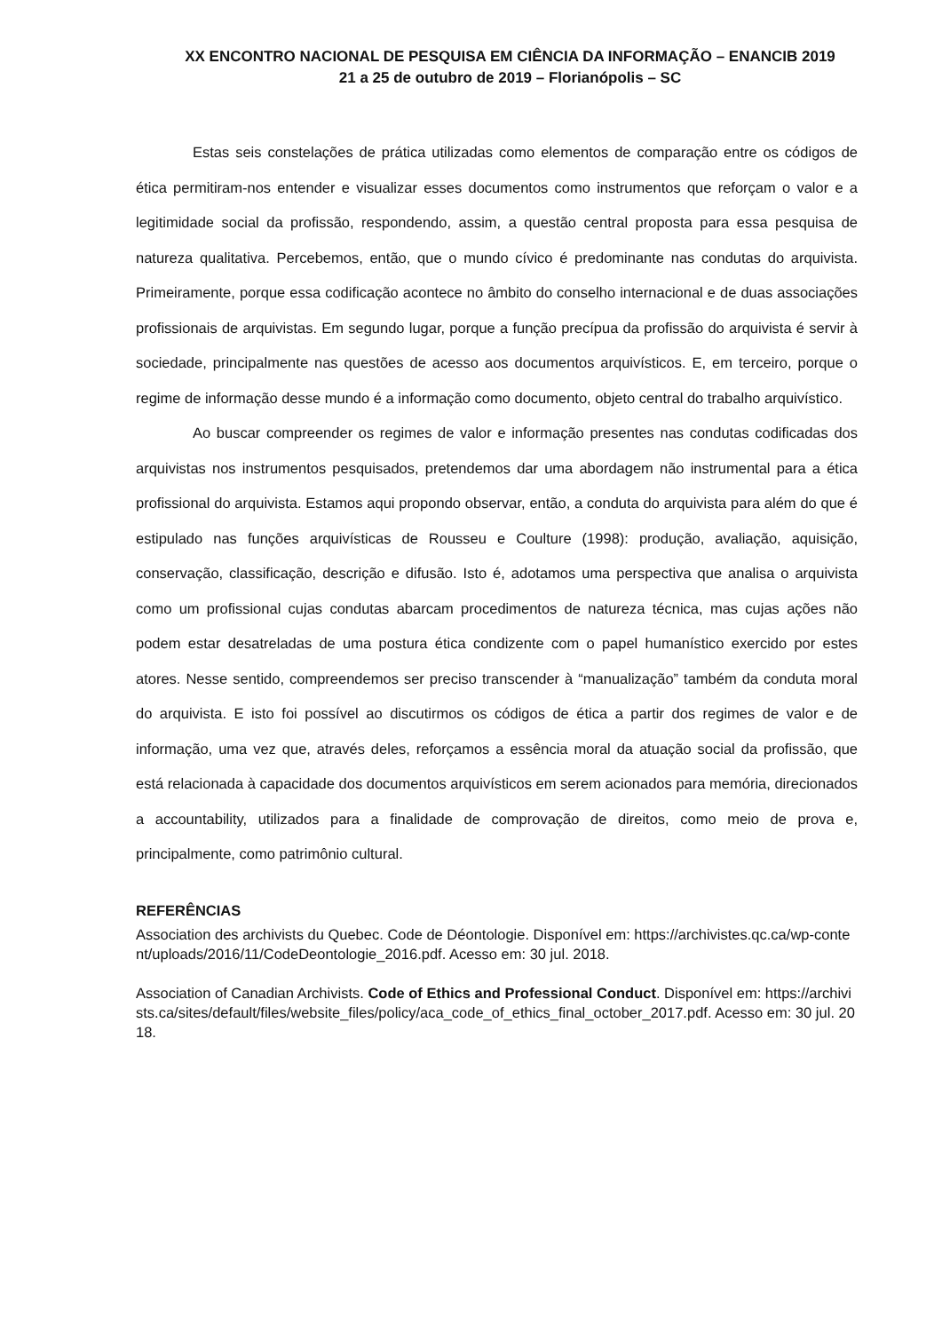XX ENCONTRO NACIONAL DE PESQUISA EM CIÊNCIA DA INFORMAÇÃO – ENANCIB 2019
21 a 25 de outubro de 2019 – Florianópolis – SC
Estas seis constelações de prática utilizadas como elementos de comparação entre os códigos de ética permitiram-nos entender e visualizar esses documentos como instrumentos que reforçam o valor e a legitimidade social da profissão, respondendo, assim, a questão central proposta para essa pesquisa de natureza qualitativa. Percebemos, então, que o mundo cívico é predominante nas condutas do arquivista. Primeiramente, porque essa codificação acontece no âmbito do conselho internacional e de duas associações profissionais de arquivistas. Em segundo lugar, porque a função precípua da profissão do arquivista é servir à sociedade, principalmente nas questões de acesso aos documentos arquivísticos. E, em terceiro, porque o regime de informação desse mundo é a informação como documento, objeto central do trabalho arquivístico.
Ao buscar compreender os regimes de valor e informação presentes nas condutas codificadas dos arquivistas nos instrumentos pesquisados, pretendemos dar uma abordagem não instrumental para a ética profissional do arquivista. Estamos aqui propondo observar, então, a conduta do arquivista para além do que é estipulado nas funções arquivísticas de Rousseu e Coulture (1998): produção, avaliação, aquisição, conservação, classificação, descrição e difusão. Isto é, adotamos uma perspectiva que analisa o arquivista como um profissional cujas condutas abarcam procedimentos de natureza técnica, mas cujas ações não podem estar desatreladas de uma postura ética condizente com o papel humanístico exercido por estes atores. Nesse sentido, compreendemos ser preciso transcender à “manualização” também da conduta moral do arquivista. E isto foi possível ao discutirmos os códigos de ética a partir dos regimes de valor e de informação, uma vez que, através deles, reforçamos a essência moral da atuação social da profissão, que está relacionada à capacidade dos documentos arquivísticos em serem acionados para memória, direcionados a accountability, utilizados para a finalidade de comprovação de direitos, como meio de prova e, principalmente, como patrimônio cultural.
REFERÊNCIAS
Association des archivists du Quebec. Code de Déontologie. Disponível em: https://archivistes.qc.ca/wp-content/uploads/2016/11/CodeDeontologie_2016.pdf. Acesso em: 30 jul. 2018.
Association of Canadian Archivists. Code of Ethics and Professional Conduct. Disponível em: https://archivists.ca/sites/default/files/website_files/policy/aca_code_of_ethics_final_october_2017.pdf. Acesso em: 30 jul. 2018.